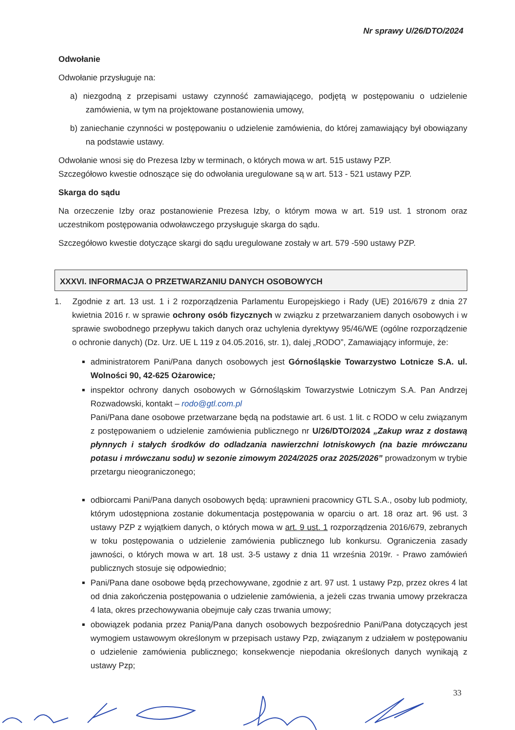Nr sprawy U/26/DTO/2024
Odwołanie
Odwołanie przysługuje na:
a) niezgodną z przepisami ustawy czynność zamawiającego, podjętą w postępowaniu o udzielenie zamówienia, w tym na projektowane postanowienia umowy,
b) zaniechanie czynności w postępowaniu o udzielenie zamówienia, do której zamawiający był obowiązany na podstawie ustawy.
Odwołanie wnosi się do Prezesa Izby w terminach, o których mowa w art. 515 ustawy PZP.
Szczegółowo kwestie odnoszące się do odwołania uregulowane są w art. 513 - 521 ustawy PZP.
Skarga do sądu
Na orzeczenie Izby oraz postanowienie Prezesa Izby, o którym mowa w art. 519 ust. 1 stronom oraz uczestnikom postępowania odwoławczego przysługuje skarga do sądu.
Szczegółowo kwestie dotyczące skargi do sądu uregulowane zostały w art. 579 -590 ustawy PZP.
XXXVI. INFORMACJA O PRZETWARZANIU DANYCH OSOBOWYCH
1. Zgodnie z art. 13 ust. 1 i 2 rozporządzenia Parlamentu Europejskiego i Rady (UE) 2016/679 z dnia 27 kwietnia 2016 r. w sprawie ochrony osób fizycznych w związku z przetwarzaniem danych osobowych i w sprawie swobodnego przepływu takich danych oraz uchylenia dyrektywy 95/46/WE (ogólne rozporządzenie o ochronie danych) (Dz. Urz. UE L 119 z 04.05.2016, str. 1), dalej „RODO”, Zamawiający informuje, że:
administratorem Pani/Pana danych osobowych jest Górnośląskie Towarzystwo Lotnicze S.A. ul. Wolności 90, 42-625 Ożarowice;
inspektor ochrony danych osobowych w Górnośląskim Towarzystwie Lotniczym S.A. Pan Andrzej Rozwadowski, kontakt – rodo@gtl.com.pl
Pani/Pana dane osobowe przetwarzane będą na podstawie art. 6 ust. 1 lit. c RODO w celu związanym z postępowaniem o udzielenie zamówienia publicznego nr U/26/DTO/2024 „Zakup wraz z dostawą płynnych i stałych środków do odladzania nawierzchni lotniskowych (na bazie mrówczanu potasu i mrówczanu sodu) w sezonie zimowym 2024/2025 oraz 2025/2026” prowadzonym w trybie przetargu nieograniczonego;
odbiorcami Pani/Pana danych osobowych będą: uprawnieni pracownicy GTL S.A., osoby lub podmioty, którym udostępniona zostanie dokumentacja postępowania w oparciu o art. 18 oraz art. 96 ust. 3 ustawy PZP z wyjątkiem danych, o których mowa w art. 9 ust. 1 rozporządzenia 2016/679, zebranych w toku postępowania o udzielenie zamówienia publicznego lub konkursu. Ograniczenia zasady jawności, o których mowa w art. 18 ust. 3-5 ustawy z dnia 11 września 2019r. - Prawo zamówień publicznych stosuje się odpowiednio;
Pani/Pana dane osobowe będą przechowywane, zgodnie z art. 97 ust. 1 ustawy Pzp, przez okres 4 lat od dnia zakończenia postępowania o udzielenie zamówienia, a jeżeli czas trwania umowy przekracza 4 lata, okres przechowywania obejmuje cały czas trwania umowy;
obowiązek podania przez Panią/Pana danych osobowych bezpośrednio Pani/Pana dotyczących jest wymogiem ustawowym określonym w przepisach ustawy Pzp, związanym z udziałem w postępowaniu o udzielenie zamówienia publicznego; konsekwencje niepodania określonych danych wynikają z ustawy Pzp;
33